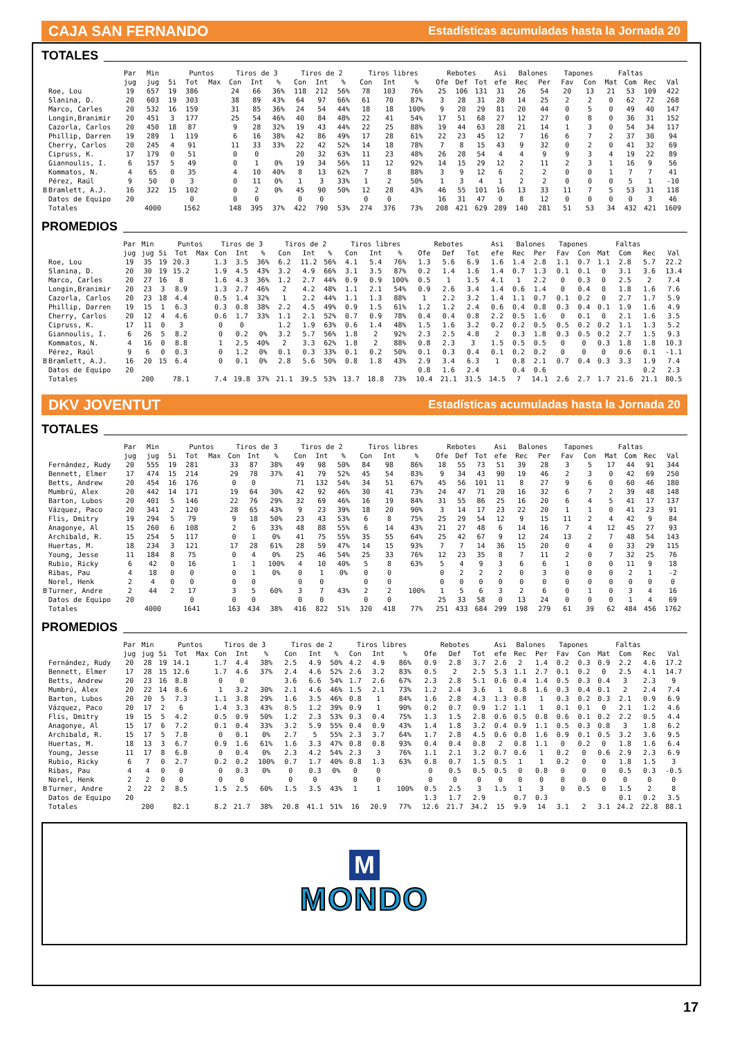CAJA SAN FERNANDO Estadísticas acumuladas hasta la Jornada 20
TOTALES
| | | Par | Min | | Puntos | | Tiros de 3 | | | Tiros de 2 | | | Tiros libres | | | Rebotes | | | Asi | Balones | | Tapones | | Faltas | | | |
| --- | --- | --- | --- | --- | --- | --- | --- | --- | --- | --- | --- | --- | --- | --- | --- | --- | --- | --- | --- | --- | --- | --- | --- | --- | --- | --- | --- |
| | | jug | jug | 5i | Tot | Max | Con | Int | % | Con | Int | % | Con | Int | % | Ofe | Def | Tot | efe | Rec | Per | Fav | Con | Mat | Com | Rec | Val |
| | Roe, Lou | 19 | 657 | 19 | 386 | | 24 | 66 | 36% | 118 | 212 | 56% | 78 | 103 | 76% | 25 | 106 | 131 | 31 | 26 | 54 | 20 | 13 | 21 | 53 | 109 | 422 |
| | Slanina, D. | 20 | 603 | 19 | 303 | | 38 | 89 | 43% | 64 | 97 | 66% | 61 | 70 | 87% | 3 | 28 | 31 | 28 | 14 | 25 | 2 | 2 | 0 | 62 | 72 | 268 |
| | Marco, Carles | 20 | 532 | 16 | 159 | | 31 | 85 | 36% | 24 | 54 | 44% | 18 | 18 | 100% | 9 | 20 | 29 | 81 | 20 | 44 | 0 | 5 | 0 | 49 | 40 | 147 |
| | Longin,Branimir | 20 | 451 | 3 | 177 | | 25 | 54 | 46% | 40 | 84 | 48% | 22 | 41 | 54% | 17 | 51 | 68 | 27 | 12 | 27 | 0 | 8 | 0 | 36 | 31 | 152 |
| | Cazorla, Carlos | 20 | 450 | 18 | 87 | | 9 | 28 | 32% | 19 | 43 | 44% | 22 | 25 | 88% | 19 | 44 | 63 | 28 | 21 | 14 | 1 | 3 | 0 | 54 | 34 | 117 |
| | Phillip, Darren | 19 | 289 | 1 | 119 | | 6 | 16 | 38% | 42 | 86 | 49% | 17 | 28 | 61% | 22 | 23 | 45 | 12 | 7 | 16 | 6 | 7 | 2 | 37 | 30 | 94 |
| | Cherry, Carlos | 20 | 245 | 4 | 91 | | 11 | 33 | 33% | 22 | 42 | 52% | 14 | 18 | 78% | 7 | 8 | 15 | 43 | 9 | 32 | 0 | 2 | 0 | 41 | 32 | 69 |
| | Cipruss, K. | 17 | 179 | 0 | 51 | | 0 | 0 | | 20 | 32 | 63% | 11 | 23 | 48% | 26 | 28 | 54 | 4 | 4 | 9 | 9 | 3 | 4 | 19 | 22 | 89 |
| | Giannoulis, I. | 6 | 157 | 5 | 49 | | 0 | 1 | 0% | 19 | 34 | 56% | 11 | 12 | 92% | 14 | 15 | 29 | 12 | 2 | 11 | 2 | 3 | 1 | 16 | 9 | 56 |
| | Kommatos, N. | 4 | 65 | 0 | 35 | | 4 | 10 | 40% | 8 | 13 | 62% | 7 | 8 | 88% | 3 | 9 | 12 | 6 | 2 | 2 | 0 | 0 | 1 | 7 | 7 | 41 |
| | Pérez, Raúl | 9 | 50 | 0 | 3 | | 0 | 11 | 0% | 1 | 3 | 33% | 1 | 2 | 50% | 1 | 3 | 4 | 1 | 2 | 2 | 0 | 0 | 0 | 5 | 1 | -10 |
| B | Bramlett, A.J. | 16 | 322 | 15 | 102 | | 0 | 2 | 0% | 45 | 90 | 50% | 12 | 28 | 43% | 46 | 55 | 101 | 16 | 13 | 33 | 11 | 7 | 5 | 53 | 31 | 118 |
| | Datos de Equipo | 20 | | | 0 | | 0 | 0 | | 0 | 0 | | 0 | 0 | | 16 | 31 | 47 | 0 | 8 | 12 | 0 | 0 | 0 | 0 | 3 | 46 |
| | Totales | | 4000 | | 1562 | | 148 | 395 | 37% | 422 | 790 | 53% | 274 | 376 | 73% | 208 | 421 | 629 | 289 | 140 | 281 | 51 | 53 | 34 | 432 | 421 | 1609 |
PROMEDIOS
| | | Par | Min | | Puntos | | Tiros de 3 | | | Tiros de 2 | | | Tiros libres | | | Rebotes | | | Asi | Balones | | Tapones | | Faltas | | | |
| --- | --- | --- | --- | --- | --- | --- | --- | --- | --- | --- | --- | --- | --- | --- | --- | --- | --- | --- | --- | --- | --- | --- | --- | --- | --- | --- | --- |
| | | jug | jug | 5i | Tot | Max | Con | Int | % | Con | Int | % | Con | Int | % | Ofe | Def | Tot | efe | Rec | Per | Fav | Con | Mat | Com | Rec | Val |
| | Roe, Lou | 19 | 35 | 19 | 20.3 | | 1.3 | 3.5 | 36% | 6.2 | 11.2 | 56% | 4.1 | 5.4 | 76% | 1.3 | 5.6 | 6.9 | 1.6 | 1.4 | 2.8 | 1.1 | 0.7 | 1.1 | 2.8 | 5.7 | 22.2 |
| | Slanina, D. | 20 | 30 | 19 | 15.2 | | 1.9 | 4.5 | 43% | 3.2 | 4.9 | 66% | 3.1 | 3.5 | 87% | 0.2 | 1.4 | 1.6 | 1.4 | 0.7 | 1.3 | 0.1 | 0.1 | 0 | 3.1 | 3.6 | 13.4 |
| | Marco, Carles | 20 | 27 | 16 | 8 | | 1.6 | 4.3 | 36% | 1.2 | 2.7 | 44% | 0.9 | 0.9 | 100% | 0.5 | 1 | 1.5 | 4.1 | 1 | 2.2 | 0 | 0.3 | 0 | 2.5 | 2 | 7.4 |
| | Longin,Branimir | 20 | 23 | 3 | 8.9 | | 1.3 | 2.7 | 46% | 2 | 4.2 | 48% | 1.1 | 2.1 | 54% | 0.9 | 2.6 | 3.4 | 1.4 | 0.6 | 1.4 | 0 | 0.4 | 0 | 1.8 | 1.6 | 7.6 |
| | Cazorla, Carlos | 20 | 23 | 18 | 4.4 | | 0.5 | 1.4 | 32% | 1 | 2.2 | 44% | 1.1 | 1.3 | 88% | 1 | 2.2 | 3.2 | 1.4 | 1.1 | 0.7 | 0.1 | 0.2 | 0 | 2.7 | 1.7 | 5.9 |
| | Phillip, Darren | 19 | 15 | 1 | 6.3 | | 0.3 | 0.8 | 38% | 2.2 | 4.5 | 49% | 0.9 | 1.5 | 61% | 1.2 | 1.2 | 2.4 | 0.6 | 0.4 | 0.8 | 0.3 | 0.4 | 0.1 | 1.9 | 1.6 | 4.9 |
| | Cherry, Carlos | 20 | 12 | 4 | 4.6 | | 0.6 | 1.7 | 33% | 1.1 | 2.1 | 52% | 0.7 | 0.9 | 78% | 0.4 | 0.4 | 0.8 | 2.2 | 0.5 | 1.6 | 0 | 0.1 | 0 | 2.1 | 1.6 | 3.5 |
| | Cipruss, K. | 17 | 11 | 0 | 3 | | 0 | 0 | | 1.2 | 1.9 | 63% | 0.6 | 1.4 | 48% | 1.5 | 1.6 | 3.2 | 0.2 | 0.2 | 0.5 | 0.5 | 0.2 | 0.2 | 1.1 | 1.3 | 5.2 |
| | Giannoulis, I. | 6 | 26 | 5 | 8.2 | | 0 | 0.2 | 0% | 3.2 | 5.7 | 56% | 1.8 | 2 | 92% | 2.3 | 2.5 | 4.8 | 2 | 0.3 | 1.8 | 0.3 | 0.5 | 0.2 | 2.7 | 1.5 | 9.3 |
| | Kommatos, N. | 4 | 16 | 0 | 8.8 | | 1 | 2.5 | 40% | 2 | 3.3 | 62% | 1.8 | 2 | 88% | 0.8 | 2.3 | 3 | 1.5 | 0.5 | 0.5 | 0 | 0 | 0.3 | 1.8 | 1.8 | 10.3 |
| | Pérez, Raúl | 9 | 6 | 0 | 0.3 | | 0 | 1.2 | 0% | 0.1 | 0.3 | 33% | 0.1 | 0.2 | 50% | 0.1 | 0.3 | 0.4 | 0.1 | 0.2 | 0.2 | 0 | 0 | 0 | 0.6 | 0.1 | -1.1 |
| B | Bramlett, A.J. | 16 | 20 | 15 | 6.4 | | 0 | 0.1 | 0% | 2.8 | 5.6 | 50% | 0.8 | 1.8 | 43% | 2.9 | 3.4 | 6.3 | 1 | 0.8 | 2.1 | 0.7 | 0.4 | 0.3 | 3.3 | 1.9 | 7.4 |
| | Datos de Equipo | 20 | | | | | | | | | | | | | | 0.8 | 1.6 | 2.4 | | 0.4 | 0.6 | | | | | 0.2 | 2.3 |
| | Totales | | 200 | | 78.1 | | 7.4 | 19.8 | 37% | 21.1 | 39.5 | 53% | 13.7 | 18.8 | 73% | 10.4 | 21.1 | 31.5 | 14.5 | 7 | 14.1 | 2.6 | 2.7 | 1.7 | 21.6 | 21.1 | 80.5 |
DKV JOVENTUT Estadísticas acumuladas hasta la Jornada 20
TOTALES
| | | Par | Min | | Puntos | | Tiros de 3 | | | Tiros de 2 | | | Tiros libres | | | Rebotes | | | Asi | Balones | | Tapones | | Faltas | | | |
| --- | --- | --- | --- | --- | --- | --- | --- | --- | --- | --- | --- | --- | --- | --- | --- | --- | --- | --- | --- | --- | --- | --- | --- | --- | --- | --- | --- |
| | | jug | jug | 5i | Tot | Max | Con | Int | % | Con | Int | % | Con | Int | % | Ofe | Def | Tot | efe | Rec | Per | Fav | Con | Mat | Com | Rec | Val |
| | Fernández, Rudy | 20 | 555 | 19 | 281 | | 33 | 87 | 38% | 49 | 98 | 50% | 84 | 98 | 86% | 18 | 55 | 73 | 51 | 39 | 28 | 3 | 5 | 17 | 44 | 91 | 344 |
| | Bennett, Elmer | 17 | 474 | 15 | 214 | | 29 | 78 | 37% | 41 | 79 | 52% | 45 | 54 | 83% | 9 | 34 | 43 | 90 | 19 | 46 | 2 | 3 | 0 | 42 | 69 | 250 |
| | Betts, Andrew | 20 | 454 | 16 | 176 | | 0 | 0 | | 71 | 132 | 54% | 34 | 51 | 67% | 45 | 56 | 101 | 11 | 8 | 27 | 9 | 6 | 0 | 60 | 46 | 180 |
| | Mumbrú, Alex | 20 | 442 | 14 | 171 | | 19 | 64 | 30% | 42 | 92 | 46% | 30 | 41 | 73% | 24 | 47 | 71 | 20 | 16 | 32 | 6 | 7 | 2 | 39 | 48 | 148 |
| | Barton, Lubos | 20 | 401 | 5 | 146 | | 22 | 76 | 29% | 32 | 69 | 46% | 16 | 19 | 84% | 31 | 55 | 86 | 25 | 16 | 20 | 6 | 4 | 5 | 41 | 17 | 137 |
| | Vázquez, Paco | 20 | 341 | 2 | 120 | | 28 | 65 | 43% | 9 | 23 | 39% | 18 | 20 | 90% | 3 | 14 | 17 | 23 | 22 | 20 | 1 | 1 | 0 | 41 | 23 | 91 |
| | Flis, Dmitry | 19 | 294 | 5 | 79 | | 9 | 18 | 50% | 23 | 43 | 53% | 6 | 8 | 75% | 25 | 29 | 54 | 12 | 9 | 15 | 11 | 2 | 4 | 42 | 9 | 84 |
| | Anagonye, Al | 15 | 260 | 6 | 108 | | 2 | 6 | 33% | 48 | 88 | 55% | 6 | 14 | 43% | 21 | 27 | 48 | 6 | 14 | 16 | 7 | 4 | 12 | 45 | 27 | 93 |
| | Archibald, R. | 15 | 254 | 5 | 117 | | 0 | 1 | 0% | 41 | 75 | 55% | 35 | 55 | 64% | 25 | 42 | 67 | 9 | 12 | 24 | 13 | 2 | 7 | 48 | 54 | 143 |
| | Huertas, M. | 18 | 234 | 3 | 121 | | 17 | 28 | 61% | 28 | 59 | 47% | 14 | 15 | 93% | 7 | 7 | 14 | 36 | 15 | 20 | 0 | 4 | 0 | 33 | 29 | 115 |
| | Young, Jesse | 11 | 184 | 8 | 75 | | 0 | 4 | 0% | 25 | 46 | 54% | 25 | 33 | 76% | 12 | 23 | 35 | 8 | 7 | 11 | 2 | 0 | 7 | 32 | 25 | 76 |
| | Rubio, Ricky | 6 | 42 | 0 | 16 | | 1 | 1 | 100% | 4 | 10 | 40% | 5 | 8 | 63% | 5 | 4 | 9 | 3 | 6 | 6 | 1 | 0 | 0 | 11 | 9 | 18 |
| | Ribas, Pau | 4 | 18 | 0 | 0 | | 0 | 1 | 0% | 0 | 1 | 0% | 0 | 0 | | 0 | 2 | 2 | 2 | 0 | 3 | 0 | 0 | 0 | 2 | 1 | -2 |
| | Norel, Henk | 2 | 4 | 0 | 0 | | 0 | 0 | | 0 | 0 | | 0 | 0 | | 0 | 0 | 0 | 0 | 0 | 0 | 0 | 0 | 0 | 0 | 0 | 0 |
| B | Turner, Andre | 2 | 44 | 2 | 17 | | 3 | 5 | 60% | 3 | 7 | 43% | 2 | 2 | 100% | 1 | 5 | 6 | 3 | 2 | 6 | 0 | 1 | 0 | 3 | 4 | 16 |
| | Datos de Equipo | 20 | | | 0 | | 0 | 0 | | 0 | 0 | | 0 | 0 | | 25 | 33 | 58 | 0 | 13 | 24 | 0 | 0 | 0 | 1 | 4 | 69 |
| | Totales | | 4000 | | 1641 | | 163 | 434 | 38% | 416 | 822 | 51% | 320 | 418 | 77% | 251 | 433 | 684 | 299 | 198 | 279 | 61 | 39 | 62 | 484 | 456 | 1762 |
PROMEDIOS
| | | Par | Min | | Puntos | | Tiros de 3 | | | Tiros de 2 | | | Tiros libres | | | Rebotes | | | Asi | Balones | | Tapones | | Faltas | | | |
| --- | --- | --- | --- | --- | --- | --- | --- | --- | --- | --- | --- | --- | --- | --- | --- | --- | --- | --- | --- | --- | --- | --- | --- | --- | --- | --- | --- |
| | | jug | jug | 5i | Tot | Max | Con | Int | % | Con | Int | % | Con | Int | % | Ofe | Def | Tot | efe | Rec | Per | Fav | Con | Mat | Com | Rec | Val |
| | Fernández, Rudy | 20 | 28 | 19 | 14.1 | | 1.7 | 4.4 | 38% | 2.5 | 4.9 | 50% | 4.2 | 4.9 | 86% | 0.9 | 2.8 | 3.7 | 2.6 | 2 | 1.4 | 0.2 | 0.3 | 0.9 | 2.2 | 4.6 | 17.2 |
| | Bennett, Elmer | 17 | 28 | 15 | 12.6 | | 1.7 | 4.6 | 37% | 2.4 | 4.6 | 52% | 2.6 | 3.2 | 83% | 0.5 | 2 | 2.5 | 5.3 | 1.1 | 2.7 | 0.1 | 0.2 | 0 | 2.5 | 4.1 | 14.7 |
| | Betts, Andrew | 20 | 23 | 16 | 8.8 | | 0 | 0 | | 3.6 | 6.6 | 54% | 1.7 | 2.6 | 67% | 2.3 | 2.8 | 5.1 | 0.6 | 0.4 | 1.4 | 0.5 | 0.3 | 0.4 | 3 | 2.3 | 9 |
| | Mumbrú, Alex | 20 | 22 | 14 | 8.6 | | 1 | 3.2 | 30% | 2.1 | 4.6 | 46% | 1.5 | 2.1 | 73% | 1.2 | 2.4 | 3.6 | 1 | 0.8 | 1.6 | 0.3 | 0.4 | 0.1 | 2 | 2.4 | 7.4 |
| | Barton, Lubos | 20 | 20 | 5 | 7.3 | | 1.1 | 3.8 | 29% | 1.6 | 3.5 | 46% | 0.8 | 1 | 84% | 1.6 | 2.8 | 4.3 | 1.3 | 0.8 | 1 | 0.3 | 0.2 | 0.3 | 2.1 | 0.9 | 6.9 |
| | Vázquez, Paco | 20 | 17 | 2 | 6 | | 1.4 | 3.3 | 43% | 0.5 | 1.2 | 39% | 0.9 | 1 | 90% | 0.2 | 0.7 | 0.9 | 1.2 | 1.1 | 1 | 0.1 | 0.1 | 0 | 2.1 | 1.2 | 4.6 |
| | Flis, Dmitry | 19 | 15 | 5 | 4.2 | | 0.5 | 0.9 | 50% | 1.2 | 2.3 | 53% | 0.3 | 0.4 | 75% | 1.3 | 1.5 | 2.8 | 0.6 | 0.5 | 0.8 | 0.6 | 0.1 | 0.2 | 2.2 | 0.5 | 4.4 |
| | Anagonye, Al | 15 | 17 | 6 | 7.2 | | 0.1 | 0.4 | 33% | 3.2 | 5.9 | 55% | 0.4 | 0.9 | 43% | 1.4 | 1.8 | 3.2 | 0.4 | 0.9 | 1.1 | 0.5 | 0.3 | 0.8 | 3 | 1.8 | 6.2 |
| | Archibald, R. | 15 | 17 | 5 | 7.8 | | 0 | 0.1 | 0% | 2.7 | 5 | 55% | 2.3 | 3.7 | 64% | 1.7 | 2.8 | 4.5 | 0.6 | 0.8 | 1.6 | 0.9 | 0.1 | 0.5 | 3.2 | 3.6 | 9.5 |
| | Huertas, M. | 18 | 13 | 3 | 6.7 | | 0.9 | 1.6 | 61% | 1.6 | 3.3 | 47% | 0.8 | 0.8 | 93% | 0.4 | 0.4 | 0.8 | 2 | 0.8 | 1.1 | 0 | 0.2 | 0 | 1.8 | 1.6 | 6.4 |
| | Young, Jesse | 11 | 17 | 8 | 6.8 | | 0 | 0.4 | 0% | 2.3 | 4.2 | 54% | 2.3 | 3 | 76% | 1.1 | 2.1 | 3.2 | 0.7 | 0.6 | 1 | 0.2 | 0 | 0.6 | 2.9 | 2.3 | 6.9 |
| | Rubio, Ricky | 6 | 7 | 0 | 2.7 | | 0.2 | 0.2 | 100% | 0.7 | 1.7 | 40% | 0.8 | 1.3 | 63% | 0.8 | 0.7 | 1.5 | 0.5 | 1 | 1 | 0.2 | 0 | 0 | 1.8 | 1.5 | 3 |
| | Ribas, Pau | 4 | 4 | 0 | 0 | | 0 | 0.3 | 0% | 0 | 0.3 | 0% | 0 | 0 | | 0 | 0.5 | 0.5 | 0.5 | 0 | 0.8 | 0 | 0 | 0 | 0.5 | 0.3 | -0.5 |
| | Norel, Henk | 2 | 2 | 0 | 0 | | 0 | 0 | | 0 | 0 | | 0 | 0 | | 0 | 0 | 0 | 0 | 0 | 0 | 0 | 0 | 0 | 0 | 0 | 0 |
| B | Turner, Andre | 2 | 22 | 2 | 8.5 | | 1.5 | 2.5 | 60% | 1.5 | 3.5 | 43% | 1 | 1 | 100% | 0.5 | 2.5 | 3 | 1.5 | 1 | 3 | 0 | 0.5 | 0 | 1.5 | 2 | 8 |
| | Datos de Equipo | 20 | | | | | | | | | | | | | | 1.3 | 1.7 | 2.9 | | 0.7 | 0.3 | | | | 0.1 | 0.2 | 3.5 |
| | Totales | | 200 | | 82.1 | | 8.2 | 21.7 | 38% | 20.8 | 41.1 | 51% | 16 | 20.9 | 77% | 12.6 | 21.7 | 34.2 | 15 | 9.9 | 14 | 3.1 | 2 | 3.1 | 24.2 | 22.8 | 88.1 |
M
MONDO
17